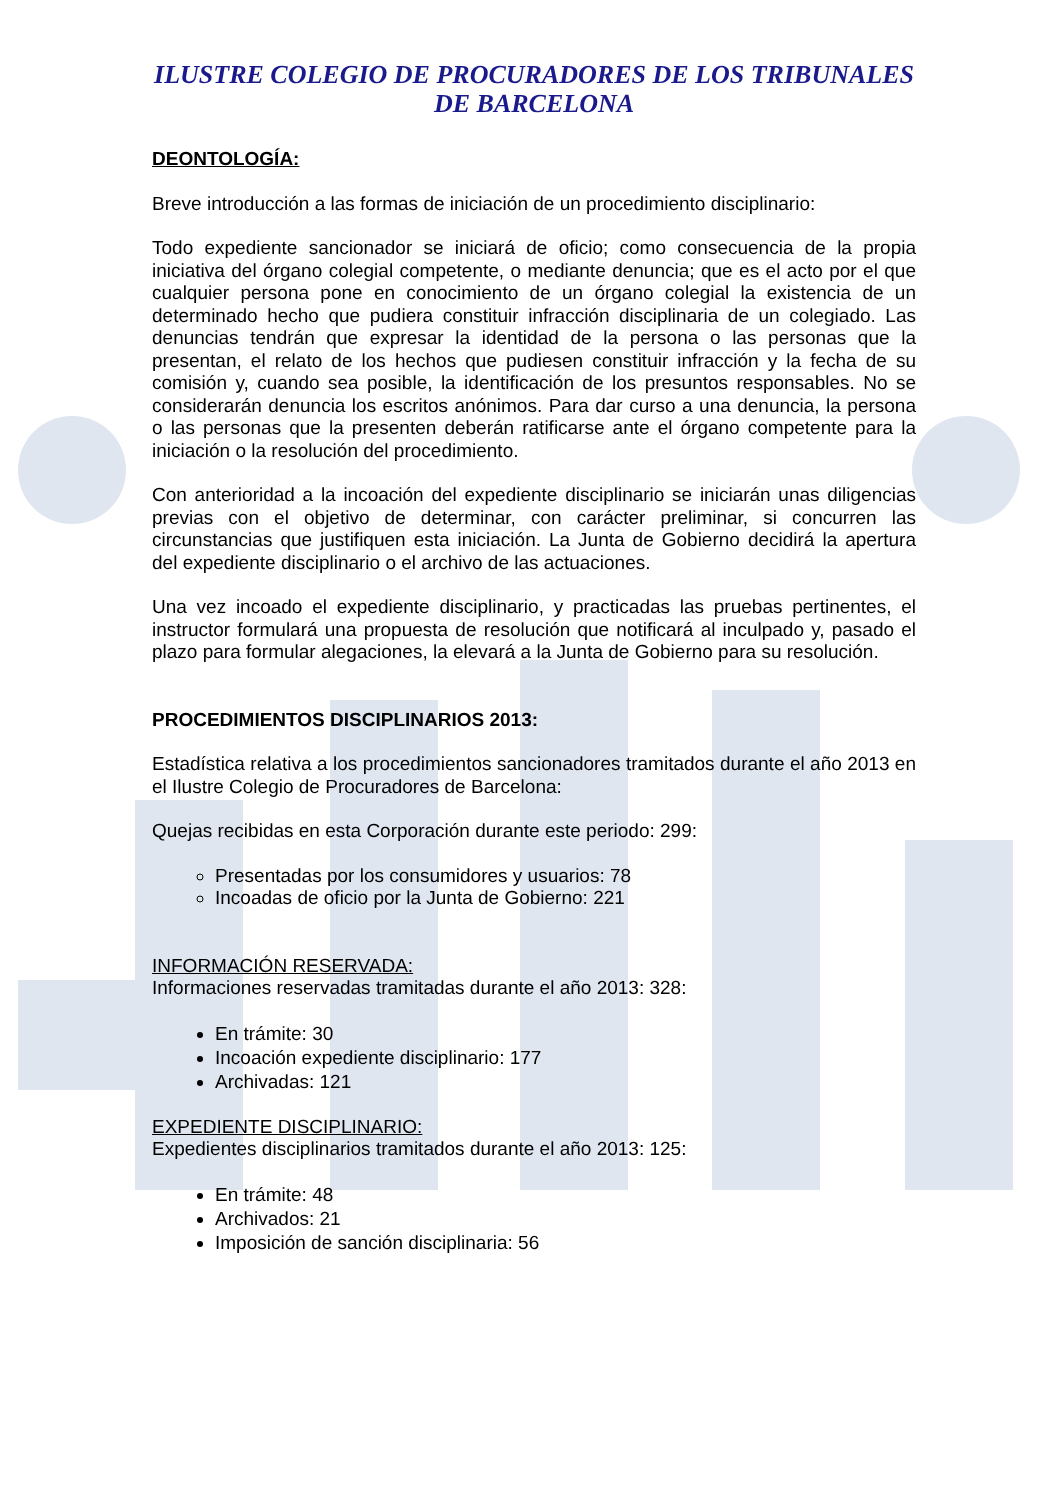ILUSTRE COLEGIO DE PROCURADORES DE LOS TRIBUNALES
DE BARCELONA
DEONTOLOGÍA:
Breve introducción a las formas de iniciación de un procedimiento disciplinario:
Todo expediente sancionador se iniciará de oficio; como consecuencia de la propia iniciativa del órgano colegial competente, o mediante denuncia; que es el acto por el que cualquier persona pone en conocimiento de un órgano colegial la existencia de un determinado hecho que pudiera constituir infracción disciplinaria de un colegiado. Las denuncias tendrán que expresar la identidad de la persona o las personas que la presentan, el relato de los hechos que pudiesen constituir infracción y la fecha de su comisión y, cuando sea posible, la identificación de los presuntos responsables. No se considerarán denuncia los escritos anónimos. Para dar curso a una denuncia, la persona o las personas que la presenten deberán ratificarse ante el órgano competente para la iniciación o la resolución del procedimiento.
Con anterioridad a la incoación del expediente disciplinario se iniciarán unas diligencias previas con el objetivo de determinar, con carácter preliminar, si concurren las circunstancias que justifiquen esta iniciación. La Junta de Gobierno decidirá la apertura del expediente disciplinario o el archivo de las actuaciones.
Una vez incoado el expediente disciplinario, y practicadas las pruebas pertinentes, el instructor formulará una propuesta de resolución que notificará al inculpado y, pasado el plazo para formular alegaciones, la elevará a la Junta de Gobierno para su resolución.
PROCEDIMIENTOS DISCIPLINARIOS 2013:
Estadística relativa a los procedimientos sancionadores tramitados durante el año 2013 en el Ilustre Colegio de Procuradores de Barcelona:
Quejas recibidas en esta Corporación durante este periodo: 299:
Presentadas por los consumidores y usuarios: 78
Incoadas de oficio por la Junta de Gobierno: 221
INFORMACIÓN RESERVADA:
Informaciones reservadas tramitadas durante el año 2013: 328:
En trámite: 30
Incoación expediente disciplinario: 177
Archivadas: 121
EXPEDIENTE DISCIPLINARIO:
Expedientes disciplinarios tramitados durante el año 2013: 125:
En trámite: 48
Archivados: 21
Imposición de sanción disciplinaria: 56